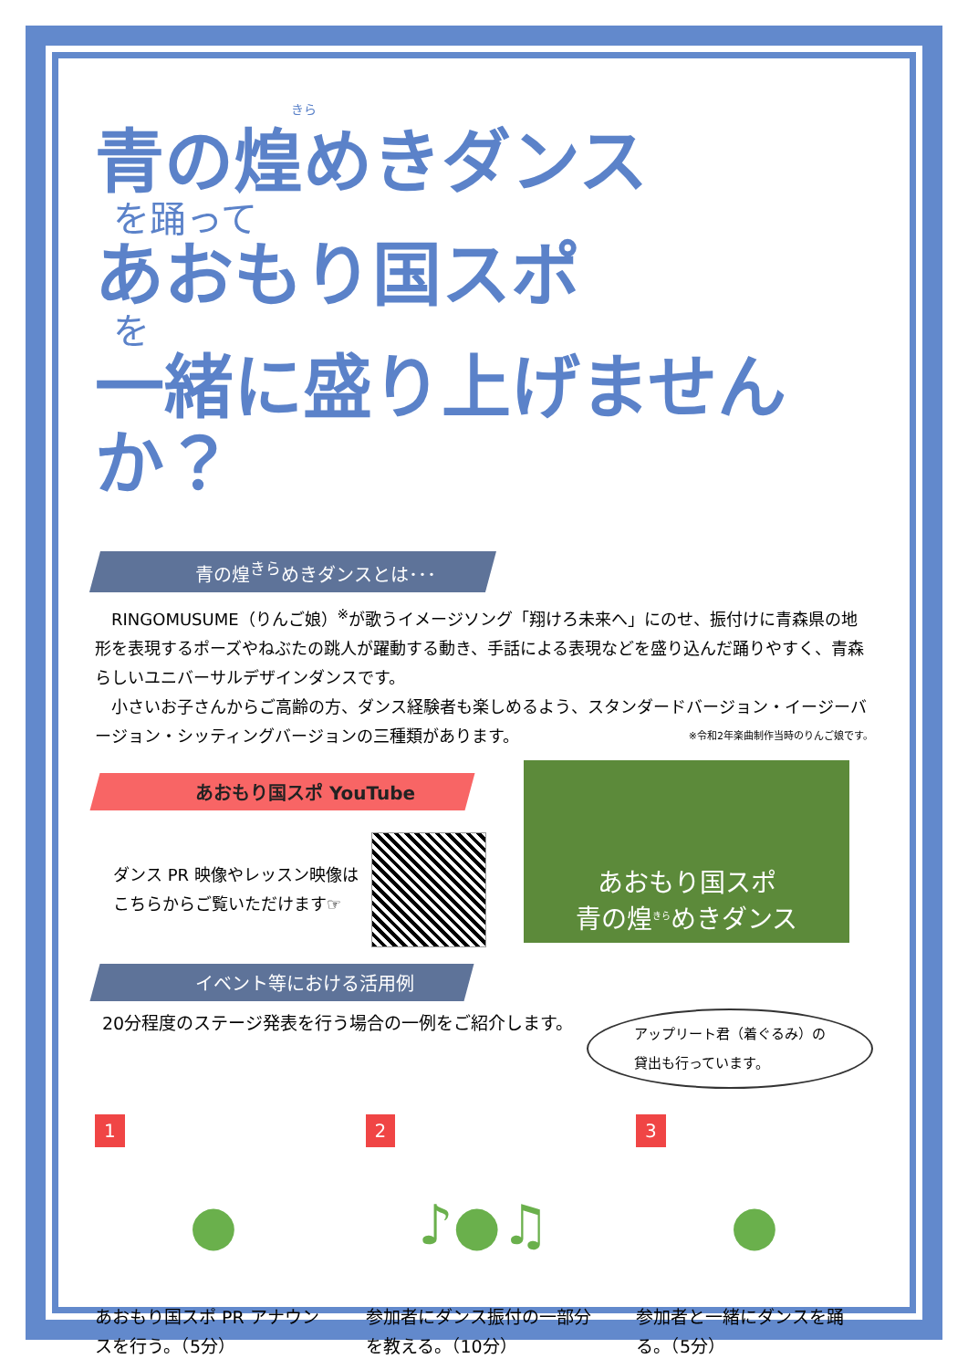きら
青の煌めきダンス
を踊って
あおもり国スポ
を
一緒に盛り上げませんか？
青の煌<sup>きら</sup>めきダンスとは･･･
　RINGOMUSUME（りんご娘）<sup>※</sup>が歌うイメージソング「翔けろ未来へ」にのせ、振付けに青森県の地形を表現するポーズやねぶたの跳人が躍動する動き、手話による表現などを盛り込んだ踊りやすく、青森らしいユニバーサルデザインダンスです。
　小さいお子さんからご高齢の方、ダンス経験者も楽しめるよう、スタンダードバージョン・イージーバージョン・シッティングバージョンの三種類があります。 ※令和2年楽曲制作当時のりんご娘です。
あおもり国スポ YouTube
ダンス PR 映像やレッスン映像は
こちらからご覧いただけます☞
あおもり国スポ
青の煌<sup>きら</sup>めきダンス
イベント等における活用例
20分程度のステージ発表を行う場合の一例をご紹介します。
アップリート君（着ぐるみ）の
貸出も行っています。
1
●
あおもり国スポ PR アナウンスを行う。（5分）
2
♪●♫
参加者にダンス振付の一部分を教える。（10分）
3
●
参加者と一緒にダンスを踊る。（5分）